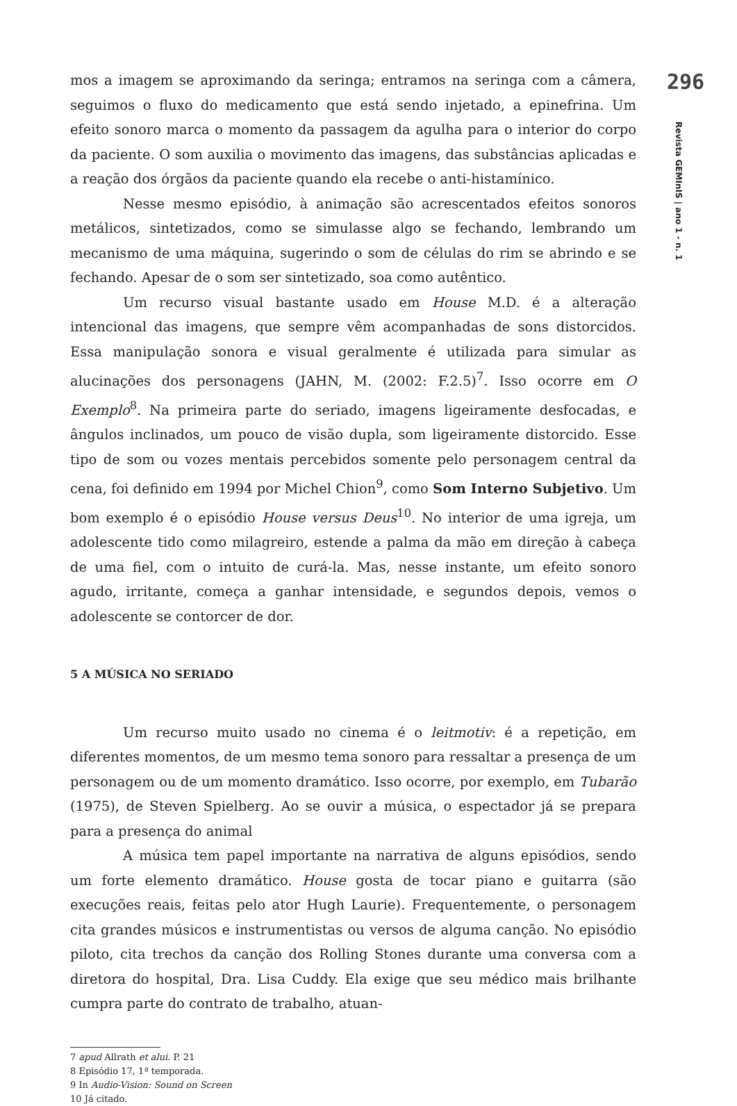296
Revista GEMInIS | ano 1 - n. 1
mos a imagem se aproximando da seringa; entramos na seringa com a câmera, seguimos o fluxo do medicamento que está sendo injetado, a epinefrina. Um efeito sonoro marca o momento da passagem da agulha para o interior do corpo da paciente. O som auxilia o movimento das imagens, das substâncias aplicadas e a reação dos órgãos da paciente quando ela recebe o anti-histamínico.
Nesse mesmo episódio, à animação são acrescentados efeitos sonoros metálicos, sintetizados, como se simulasse algo se fechando, lembrando um mecanismo de uma máquina, sugerindo o som de células do rim se abrindo e se fechando. Apesar de o som ser sintetizado, soa como autêntico.
Um recurso visual bastante usado em House M.D. é a alteração intencional das imagens, que sempre vêm acompanhadas de sons distorcidos. Essa manipulação sonora e visual geralmente é utilizada para simular as alucinações dos personagens (JAHN, M. (2002: F.2.5)<sup>7</sup>. Isso ocorre em O Exemplo<sup>8</sup>. Na primeira parte do seriado, imagens ligeiramente desfocadas, e ângulos inclinados, um pouco de visão dupla, som ligeiramente distorcido. Esse tipo de som ou vozes mentais percebidos somente pelo personagem central da cena, foi definido em 1994 por Michel Chion<sup>9</sup>, como Som Interno Subjetivo. Um bom exemplo é o episódio House versus Deus<sup>10</sup>. No interior de uma igreja, um adolescente tido como milagreiro, estende a palma da mão em direção à cabeça de uma fiel, com o intuito de curá-la. Mas, nesse instante, um efeito sonoro agudo, irritante, começa a ganhar intensidade, e segundos depois, vemos o adolescente se contorcer de dor.
5 A MÚSICA NO SERIADO
Um recurso muito usado no cinema é o leitmotiv: é a repetição, em diferentes momentos, de um mesmo tema sonoro para ressaltar a presença de um personagem ou de um momento dramático. Isso ocorre, por exemplo, em Tubarão (1975), de Steven Spielberg. Ao se ouvir a música, o espectador já se prepara para a presença do animal
A música tem papel importante na narrativa de alguns episódios, sendo um forte elemento dramático. House gosta de tocar piano e guitarra (são execuções reais, feitas pelo ator Hugh Laurie). Frequentemente, o personagem cita grandes músicos e instrumentistas ou versos de alguma canção. No episódio piloto, cita trechos da canção dos Rolling Stones durante uma conversa com a diretora do hospital, Dra. Lisa Cuddy. Ela exige que seu médico mais brilhante cumpra parte do contrato de trabalho, atuan-
7 apud Allrath et alui. P. 21
8 Episódio 17, 1ª temporada.
9 In Audio-Vision: Sound on Screen
10 Já citado.